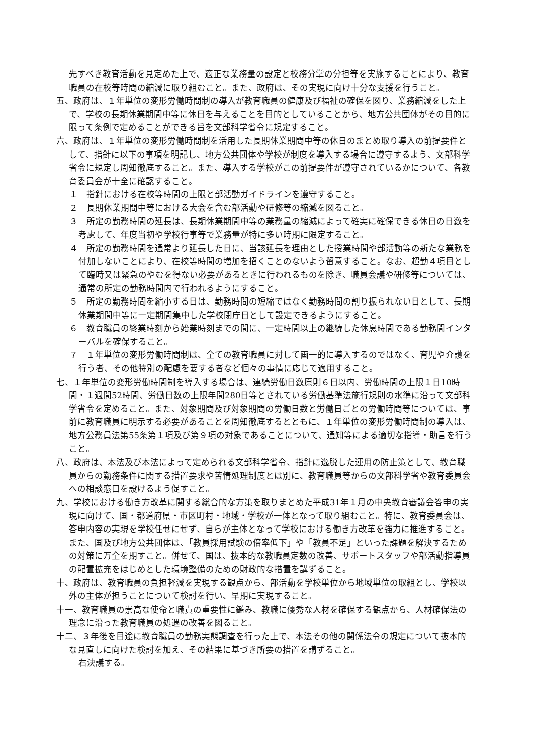先すべき教育活動を見定めた上で、適正な業務量の設定と校務分掌の分担等を実施することにより、教育職員の在校等時間の縮減に取り組むこと。また、政府は、その実現に向け十分な支援を行うこと。
五、政府は、１年単位の変形労働時間制の導入が教育職員の健康及び福祉の確保を図り、業務縮減をした上で、学校の長期休業期間中等に休日を与えることを目的としていることから、地方公共団体がその目的に限って条例で定めることができる旨を文部科学省令に規定すること。
六、政府は、１年単位の変形労働時間制を活用した長期休業期間中等の休日のまとめ取り導入の前提要件として、指針に以下の事項を明記し、地方公共団体や学校が制度を導入する場合に遵守するよう、文部科学省令に規定し周知徹底すること。また、導入する学校がこの前提要件が遵守されているかについて、各教育委員会が十全に確認すること。
１　指針における在校等時間の上限と部活動ガイドラインを遵守すること。
２　長期休業期間中等における大会を含む部活動や研修等の縮減を図ること。
３　所定の勤務時間の延長は、長期休業期間中等の業務量の縮減によって確実に確保できる休日の日数を考慮して、年度当初や学校行事等で業務量が特に多い時期に限定すること。
４　所定の勤務時間を通常より延長した日に、当該延長を理由とした授業時間や部活動等の新たな業務を付加しないことにより、在校等時間の増加を招くことのないよう留意すること。なお、超勤４項目として臨時又は緊急のやむを得ない必要があるときに行われるものを除き、職員会議や研修等については、通常の所定の勤務時間内で行われるようにすること。
５　所定の勤務時間を縮小する日は、勤務時間の短縮ではなく勤務時間の割り振られない日として、長期休業期間中等に一定期間集中した学校閉庁日として設定できるようにすること。
６　教育職員の終業時刻から始業時刻までの間に、一定時間以上の継続した休息時間である勤務間インターバルを確保すること。
７　１年単位の変形労働時間制は、全ての教育職員に対して画一的に導入するのではなく、育児や介護を行う者、その他特別の配慮を要する者など個々の事情に応じて適用すること。
七、１年単位の変形労働時間制を導入する場合は、連続労働日数原則６日以内、労働時間の上限１日10時間・１週間52時間、労働日数の上限年間280日等とされている労働基準法施行規則の水準に沿って文部科学省令を定めること。また、対象期間及び対象期間の労働日数と労働日ごとの労働時間等については、事前に教育職員に明示する必要があることを周知徹底するとともに、１年単位の変形労働時間制の導入は、地方公務員法第55条第１項及び第９項の対象であることについて、通知等による適切な指導・助言を行うこと。
八、政府は、本法及び本法によって定められる文部科学省令、指針に逸脱した運用の防止策として、教育職員からの勤務条件に関する措置要求や苦情処理制度とは別に、教育職員等からの文部科学省や教育委員会への相談窓口を設けるよう促すこと。
九、学校における働き方改革に関する総合的な方策を取りまとめた平成31年１月の中央教育審議会答申の実現に向けて、国・都道府県・市区町村・地域・学校が一体となって取り組むこと。特に、教育委員会は、答申内容の実現を学校任せにせず、自らが主体となって学校における働き方改革を強力に推進すること。また、国及び地方公共団体は、「教員採用試験の倍率低下」や「教員不足」といった課題を解決するための対策に万全を期すこと。併せて、国は、抜本的な教職員定数の改善、サポートスタッフや部活動指導員の配置拡充をはじめとした環境整備のための財政的な措置を講ずること。
十、政府は、教育職員の負担軽減を実現する観点から、部活動を学校単位から地域単位の取組とし、学校以外の主体が担うことについて検討を行い、早期に実現すること。
十一、教育職員の崇高な使命と職責の重要性に鑑み、教職に優秀な人材を確保する観点から、人材確保法の理念に沿った教育職員の処遇の改善を図ること。
十二、３年後を目途に教育職員の勤務実態調査を行った上で、本法その他の関係法令の規定について抜本的な見直しに向けた検討を加え、その結果に基づき所要の措置を講ずること。
右決議する。